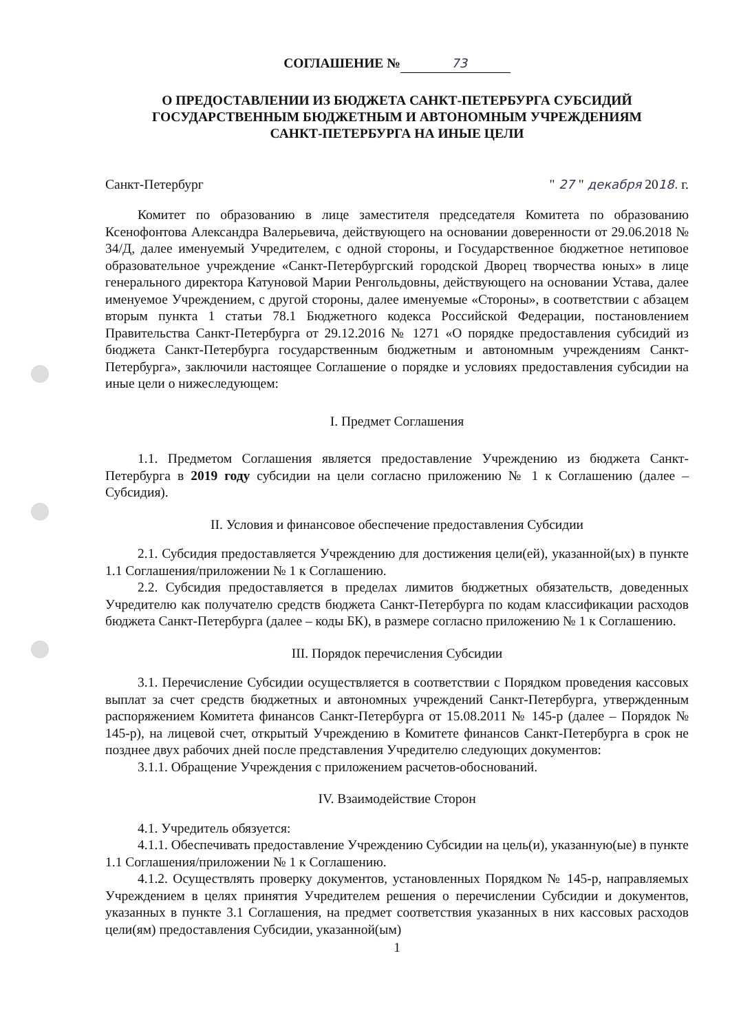СОГЛАШЕНИЕ № 73
О ПРЕДОСТАВЛЕНИИ ИЗ БЮДЖЕТА САНКТ-ПЕТЕРБУРГА СУБСИДИЙ
ГОСУДАРСТВЕННЫМ БЮДЖЕТНЫМ И АВТОНОМНЫМ УЧРЕЖДЕНИЯМ
САНКТ-ПЕТЕРБУРГА НА ИНЫЕ ЦЕЛИ
Санкт-Петербург " 27 " декабря 2018. г.
Комитет по образованию в лице заместителя председателя Комитета по образованию Ксенофонтова Александра Валерьевича, действующего на основании доверенности от 29.06.2018 № 34/Д, далее именуемый Учредителем, с одной стороны, и Государственное бюджетное нетиповое образовательное учреждение «Санкт-Петербургский городской Дворец творчества юных» в лице генерального директора Катуновой Марии Ренгольдовны, действующего на основании Устава, далее именуемое Учреждением, с другой стороны, далее именуемые «Стороны», в соответствии с абзацем вторым пункта 1 статьи 78.1 Бюджетного кодекса Российской Федерации, постановлением Правительства Санкт-Петербурга от 29.12.2016 № 1271 «О порядке предоставления субсидий из бюджета Санкт-Петербурга государственным бюджетным и автономным учреждениям Санкт-Петербурга», заключили настоящее Соглашение о порядке и условиях предоставления субсидии на иные цели о нижеследующем:
I. Предмет Соглашения
1.1. Предметом Соглашения является предоставление Учреждению из бюджета Санкт-Петербурга в 2019 году субсидии на цели согласно приложению № 1 к Соглашению (далее – Субсидия).
II. Условия и финансовое обеспечение предоставления Субсидии
2.1. Субсидия предоставляется Учреждению для достижения цели(ей), указанной(ых) в пункте 1.1 Соглашения/приложении № 1 к Соглашению.
2.2. Субсидия предоставляется в пределах лимитов бюджетных обязательств, доведенных Учредителю как получателю средств бюджета Санкт-Петербурга по кодам классификации расходов бюджета Санкт-Петербурга (далее – коды БК), в размере согласно приложению № 1 к Соглашению.
III. Порядок перечисления Субсидии
3.1. Перечисление Субсидии осуществляется в соответствии с Порядком проведения кассовых выплат за счет средств бюджетных и автономных учреждений Санкт-Петербурга, утвержденным распоряжением Комитета финансов Санкт-Петербурга от 15.08.2011 № 145-р (далее – Порядок № 145-р), на лицевой счет, открытый Учреждению в Комитете финансов Санкт-Петербурга в срок не позднее двух рабочих дней после представления Учредителю следующих документов:
3.1.1. Обращение Учреждения с приложением расчетов-обоснований.
IV. Взаимодействие Сторон
4.1. Учредитель обязуется:
4.1.1. Обеспечивать предоставление Учреждению Субсидии на цель(и), указанную(ые) в пункте 1.1 Соглашения/приложении № 1 к Соглашению.
4.1.2. Осуществлять проверку документов, установленных Порядком № 145-р, направляемых Учреждением в целях принятия Учредителем решения о перечислении Субсидии и документов, указанных в пункте 3.1 Соглашения, на предмет соответствия указанных в них кассовых расходов цели(ям) предоставления Субсидии, указанной(ым)
1